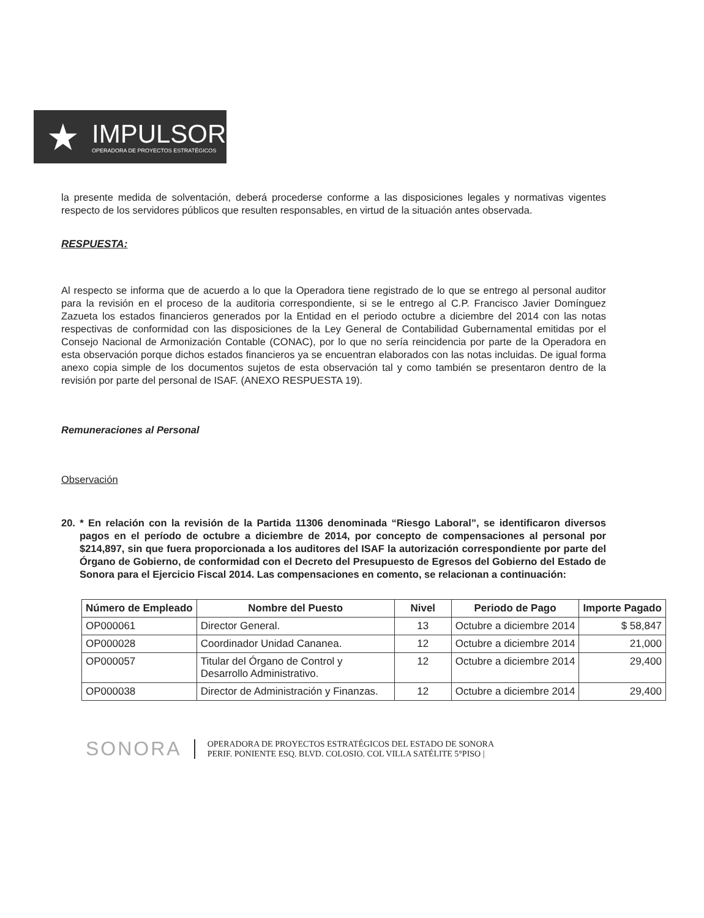★
IMPULSOR
OPERADORA DE PROYECTOS ESTRATÉGICOS
la presente medida de solventación, deberá procederse conforme a las disposiciones legales y normativas vigentes respecto de los servidores públicos que resulten responsables, en virtud de la situación antes observada.
RESPUESTA:
Al respecto se informa que de acuerdo a lo que la Operadora tiene registrado de lo que se entrego al personal auditor para la revisión en el proceso de la auditoria correspondiente, si se le entrego al C.P. Francisco Javier Domínguez Zazueta los estados financieros generados por la Entidad en el periodo octubre a diciembre del 2014 con las notas respectivas de conformidad con las disposiciones de la Ley General de Contabilidad Gubernamental emitidas por el Consejo Nacional de Armonización Contable (CONAC), por lo que no sería reincidencia por parte de la Operadora en esta observación porque dichos estados financieros ya se encuentran elaborados con las notas incluidas. De igual forma anexo copia simple de los documentos sujetos de esta observación tal y como también se presentaron dentro de la revisión por parte del personal de ISAF. (ANEXO RESPUESTA 19).
Remuneraciones al Personal
Observación
20. * En relación con la revisión de la Partida 11306 denominada “Riesgo Laboral”, se identificaron diversos pagos en el período de octubre a diciembre de 2014, por concepto de compensaciones al personal por $214,897, sin que fuera proporcionada a los auditores del ISAF la autorización correspondiente por parte del Órgano de Gobierno, de conformidad con el Decreto del Presupuesto de Egresos del Gobierno del Estado de Sonora para el Ejercicio Fiscal 2014. Las compensaciones en comento, se relacionan a continuación:
| Número de Empleado | Nombre del Puesto | Nivel | Periodo de Pago | Importe Pagado |
| --- | --- | --- | --- | --- |
| OP000061 | Director General. | 13 | Octubre a diciembre 2014 | $ 58,847 |
| OP000028 | Coordinador Unidad Cananea. | 12 | Octubre a diciembre 2014 | 21,000 |
| OP000057 | Titular del Órgano de Control y Desarrollo Administrativo. | 12 | Octubre a diciembre 2014 | 29,400 |
| OP000038 | Director de Administración y Finanzas. | 12 | Octubre a diciembre 2014 | 29,400 |
SONORA
OPERADORA DE PROYECTOS ESTRATÉGICOS DEL ESTADO DE SONORA
PERIF. PONIENTE ESQ. BLVD. COLOSIO. COL VILLA SATÉLITE 5°PISO |